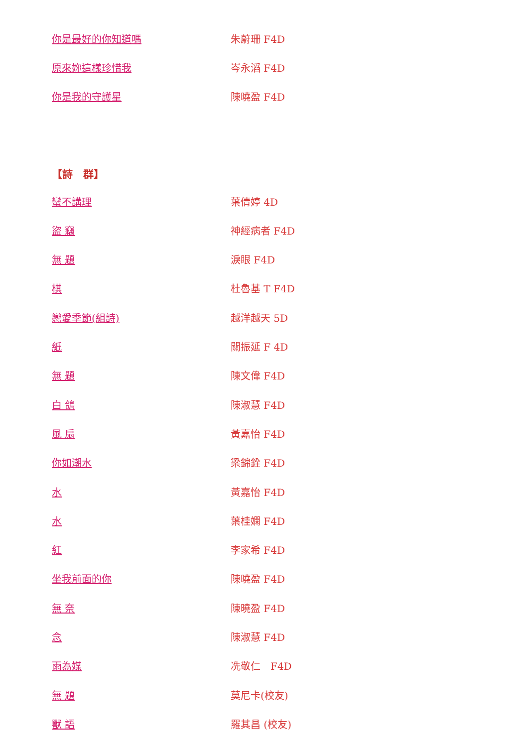| 你是最好的你知道嗎 | 朱蔚珊 F4D |
| 原來妳這樣珍惜我 | 岑永滔 F4D |
| 你是我的守護星 | 陳曉盈 F4D |
【詩　群】
| 蠻不講理 | 葉倩婷 4D |
| 盜 竊 | 神經病者 F4D |
| 無 題 | 淚眼 F4D |
| 棋 | 杜魯基 T F4D |
| 戀愛季節(組詩) | 越洋越天 5D |
| 紙 | 關振延 F 4D |
| 無 題 | 陳文偉 F4D |
| 白 鴿 | 陳淑慧 F4D |
| 風 扇 | 黃嘉怡 F4D |
| 你如潮水 | 梁錦銓 F4D |
| 水 | 黃嘉怡 F4D |
| 水 | 葉桂嫻 F4D |
| 紅 | 李家希 F4D |
| 坐我前面的你 | 陳曉盈 F4D |
| 無 奈 | 陳曉盈 F4D |
| 念 | 陳淑慧 F4D |
| 雨為媒 | 冼敬仁 F4D |
| 無 題 | 莫尼卡(校友) |
| 獸 語 | 羅其昌 (校友) |